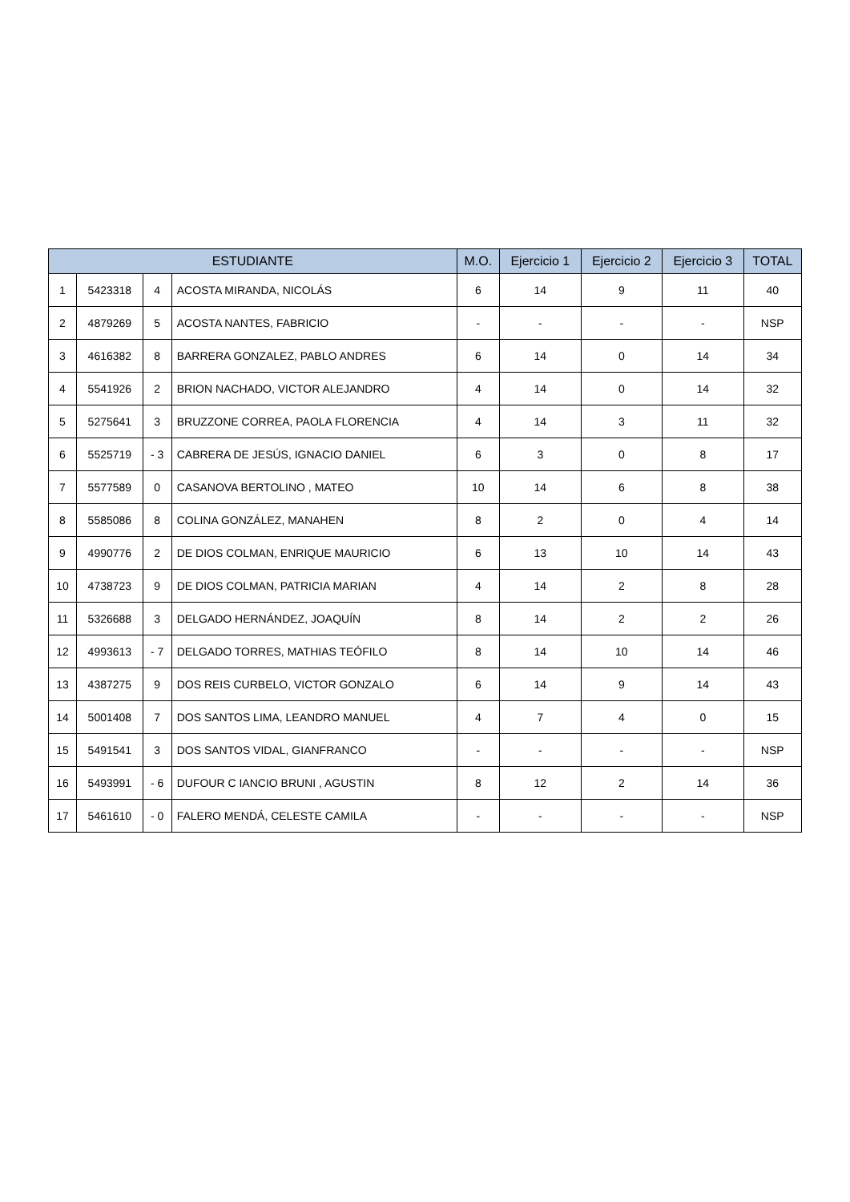| ESTUDIANTE | | | | M.O. | Ejercicio 1 | Ejercicio 2 | Ejercicio 3 | TOTAL |
| --- | --- | --- | --- | --- | --- | --- | --- | --- |
| 1 | 5423318 | 4 | ACOSTA MIRANDA, NICOLÁS | 6 | 14 | 9 | 11 | 40 |
| 2 | 4879269 | 5 | ACOSTA NANTES, FABRICIO | - | - | - | - | NSP |
| 3 | 4616382 | 8 | BARRERA GONZALEZ, PABLO ANDRES | 6 | 14 | 0 | 14 | 34 |
| 4 | 5541926 | 2 | BRION NACHADO, VICTOR ALEJANDRO | 4 | 14 | 0 | 14 | 32 |
| 5 | 5275641 | 3 | BRUZZONE CORREA, PAOLA FLORENCIA | 4 | 14 | 3 | 11 | 32 |
| 6 | 5525719 | - 3 | CABRERA DE JESÚS, IGNACIO DANIEL | 6 | 3 | 0 | 8 | 17 |
| 7 | 5577589 | 0 | CASANOVA BERTOLINO , MATEO | 10 | 14 | 6 | 8 | 38 |
| 8 | 5585086 | 8 | COLINA GONZÁLEZ, MANAHEN | 8 | 2 | 0 | 4 | 14 |
| 9 | 4990776 | 2 | DE DIOS COLMAN, ENRIQUE MAURICIO | 6 | 13 | 10 | 14 | 43 |
| 10 | 4738723 | 9 | DE DIOS COLMAN, PATRICIA MARIAN | 4 | 14 | 2 | 8 | 28 |
| 11 | 5326688 | 3 | DELGADO HERNÁNDEZ, JOAQUÍN | 8 | 14 | 2 | 2 | 26 |
| 12 | 4993613 | - 7 | DELGADO TORRES, MATHIAS TEÓFILO | 8 | 14 | 10 | 14 | 46 |
| 13 | 4387275 | 9 | DOS REIS CURBELO, VICTOR GONZALO | 6 | 14 | 9 | 14 | 43 |
| 14 | 5001408 | 7 | DOS SANTOS LIMA, LEANDRO MANUEL | 4 | 7 | 4 | 0 | 15 |
| 15 | 5491541 | 3 | DOS SANTOS VIDAL, GIANFRANCO | - | - | - | - | NSP |
| 16 | 5493991 | - 6 | DUFOUR C IANCIO BRUNI , AGUSTIN | 8 | 12 | 2 | 14 | 36 |
| 17 | 5461610 | - 0 | FALERO MENDÁ, CELESTE CAMILA | - | - | - | - | NSP |